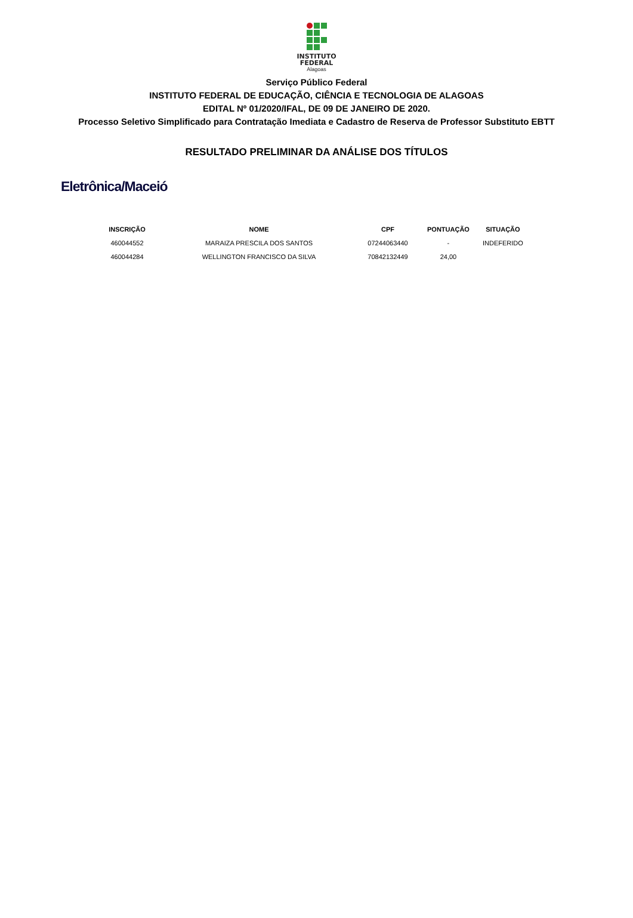INSTITUTO
FEDERAL
Alagoas
Serviço Público Federal
INSTITUTO FEDERAL DE EDUCAÇÃO, CIÊNCIA E TECNOLOGIA DE ALAGOAS
EDITAL Nº 01/2020/IFAL, DE 09 DE JANEIRO DE 2020.
Processo Seletivo Simplificado para Contratação Imediata e Cadastro de Reserva de Professor Substituto EBTT
RESULTADO PRELIMINAR DA ANÁLISE DOS TÍTULOS
Eletrônica/Maceió
| INSCRIÇÃO | NOME | CPF | PONTUAÇÃO | SITUAÇÃO |
| --- | --- | --- | --- | --- |
| 460044552 | MARAIZA PRESCILA DOS SANTOS | 07244063440 | - | INDEFERIDO |
| 460044284 | WELLINGTON FRANCISCO DA SILVA | 70842132449 | 24,00 | |